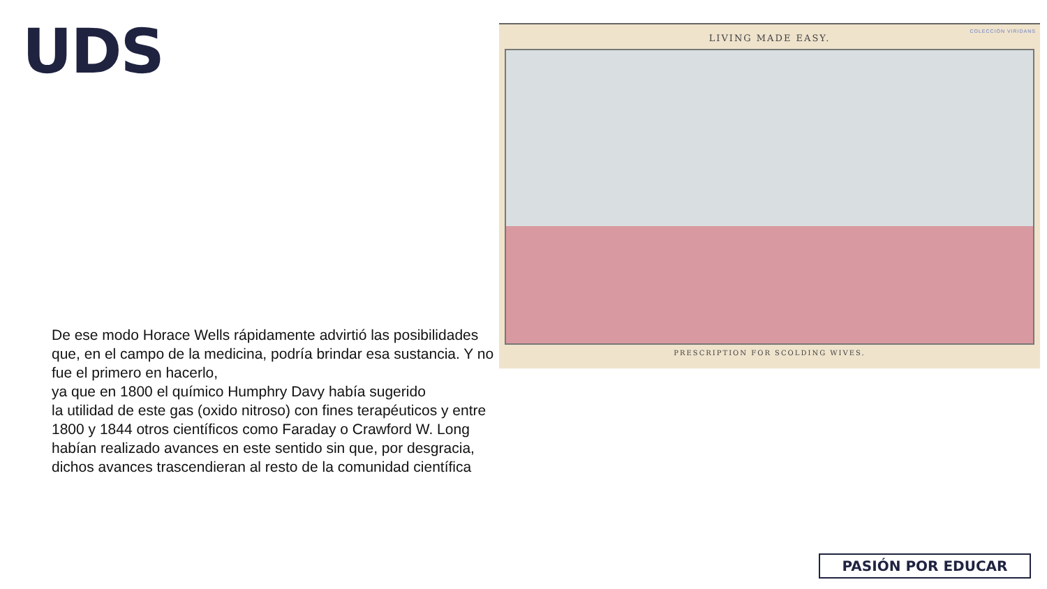UDS
COLECCIÓN VIRIDANS
LIVING MADE EASY.
PRESCRIPTION FOR SCOLDING WIVES.
De ese modo Horace Wells rápidamente advirtió las posibilidades que, en el campo de la medicina, podría brindar esa sustancia. Y no fue el primero en hacerlo,
ya que en 1800 el químico Humphry Davy había sugerido
la utilidad de este gas (oxido nitroso) con fines terapéuticos y entre 1800 y 1844 otros científicos como Faraday o Crawford W. Long habían realizado avances en este sentido sin que, por desgracia, dichos avances trascendieran al resto de la comunidad científica
PASIÓN POR EDUCAR